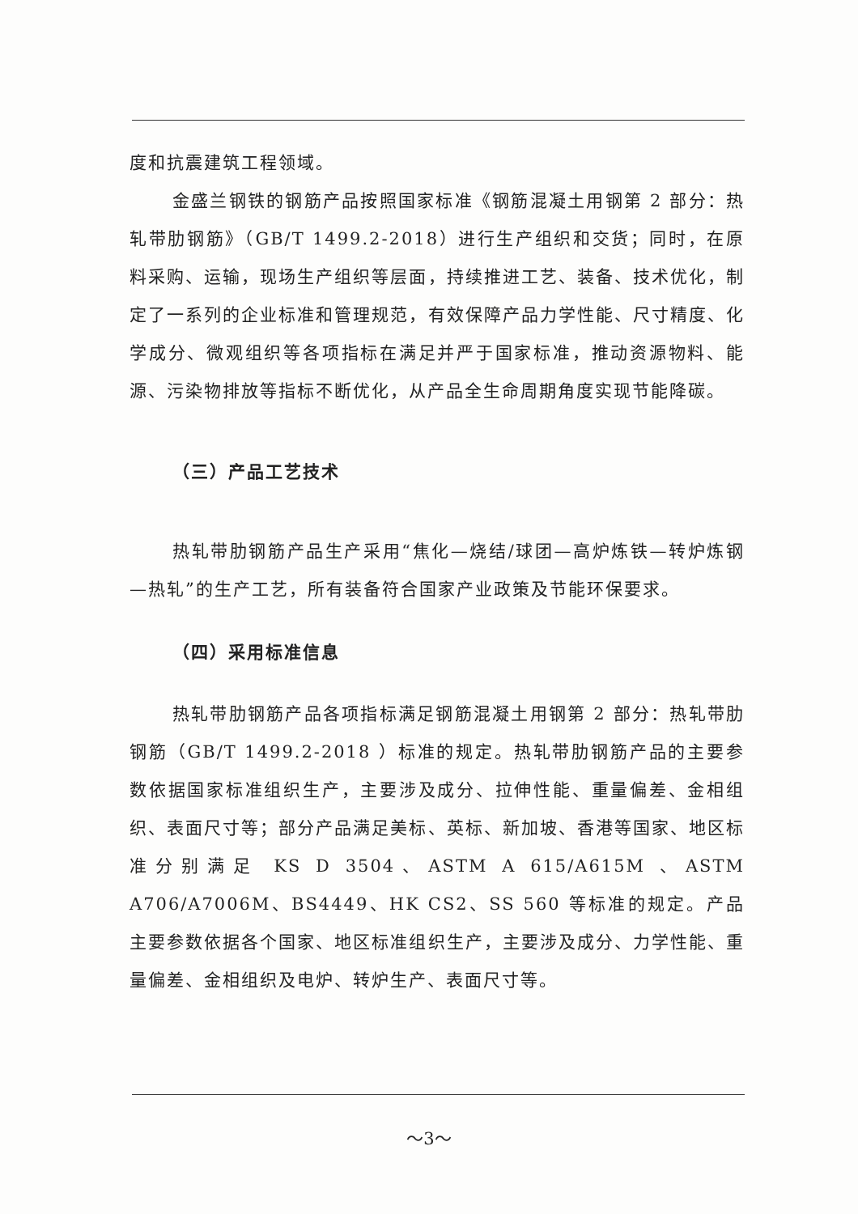度和抗震建筑工程领域。
金盛兰钢铁的钢筋产品按照国家标准《钢筋混凝土用钢第 2 部分：热轧带肋钢筋》（GB/T 1499.2-2018）进行生产组织和交货；同时，在原料采购、运输，现场生产组织等层面，持续推进工艺、装备、技术优化，制定了一系列的企业标准和管理规范，有效保障产品力学性能、尺寸精度、化学成分、微观组织等各项指标在满足并严于国家标准，推动资源物料、能源、污染物排放等指标不断优化，从产品全生命周期角度实现节能降碳。
（三）产品工艺技术
热轧带肋钢筋产品生产采用“焦化—烧结/球团—高炉炼铁—转炉炼钢—热轧”的生产工艺，所有装备符合国家产业政策及节能环保要求。
（四）采用标准信息
热轧带肋钢筋产品各项指标满足钢筋混凝土用钢第 2 部分：热轧带肋钢筋（GB/T 1499.2-2018 ）标准的规定。热轧带肋钢筋产品的主要参数依据国家标准组织生产，主要涉及成分、拉伸性能、重量偏差、金相组织、表面尺寸等；部分产品满足美标、英标、新加坡、香港等国家、地区标准分别满足 KS D 3504、ASTM A 615/A615M 、ASTM A706/A7006M、BS4449、HK CS2、SS 560 等标准的规定。产品主要参数依据各个国家、地区标准组织生产，主要涉及成分、力学性能、重量偏差、金相组织及电炉、转炉生产、表面尺寸等。
～3～